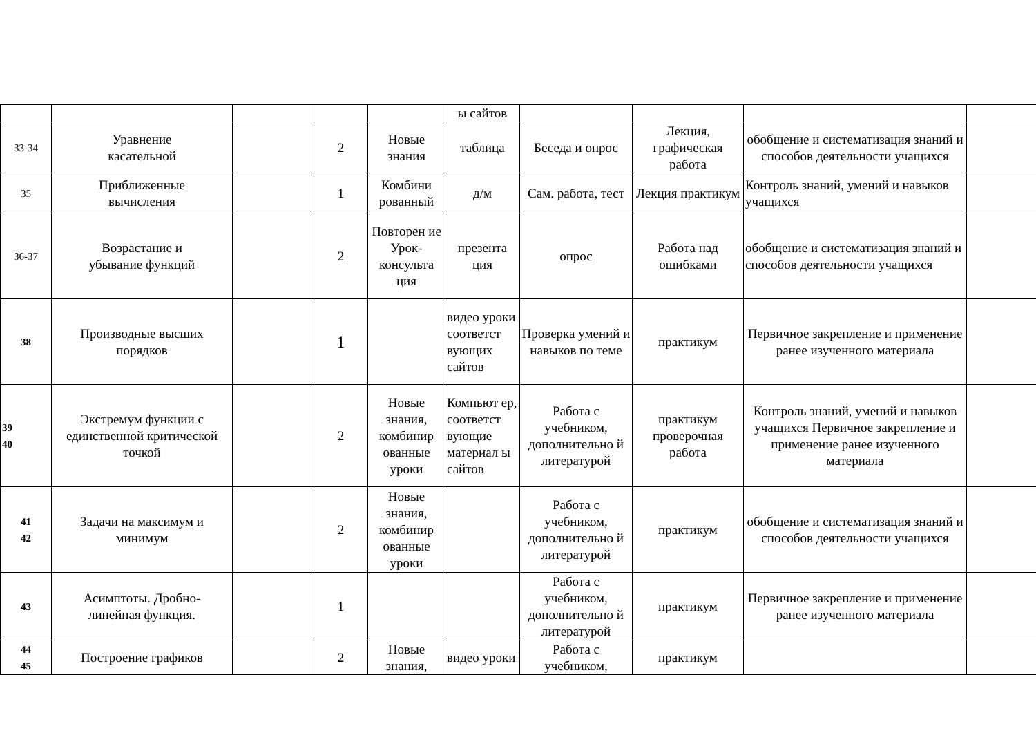| | | | | | ы сайтов | | | | |
| 33-34 | Уравнение касательной | | 2 | Новые знания | таблица | Беседа и опрос | Лекция, графическая работа | обобщение и систематизация знаний и способов деятельности учащихся | |
| 35 | Приближенные вычисления | | 1 | Комбини рованный | д/м | Сам. работа, тест | Лекция практикум | Контроль знаний, умений и навыков учащихся | |
| 36-37 | Возрастание и убывание функций | | 2 | Повторен ие Урок-консульта ция | презента ция | опрос | Работа над ошибками | обобщение и систематизация знаний и способов деятельности учащихся | |
| 38 | Производные высших порядков | | 1 | | видео уроки соответст вующих сайтов | Проверка умений и навыков по теме | практикум | Первичное закрепление и применение ранее изученного материала | |
| 39 40 | Экстремум функции с единственной критической точкой | | 2 | Новые знания, комбинир ованные уроки | Компьют ер, соответст вующие материал ы сайтов | Работа с учебником, дополнительно й литературой | практикум проверочная работа | Контроль знаний, умений и навыков учащихся Первичное закрепление и применение ранее изученного материала | |
| 41 42 | Задачи на максимум и минимум | | 2 | Новые знания, комбинир ованные уроки | | Работа с учебником, дополнительно й литературой | практикум | обобщение и систематизация знаний и способов деятельности учащихся | |
| 43 | Асимптоты. Дробно- линейная функция. | | 1 | | | Работа с учебником, дополнительно й литературой | практикум | Первичное закрепление и применение ранее изученного материала | |
| 44 45 | Построение графиков | | 2 | Новые знания, | видео уроки | Работа с учебником, | практикум | | |